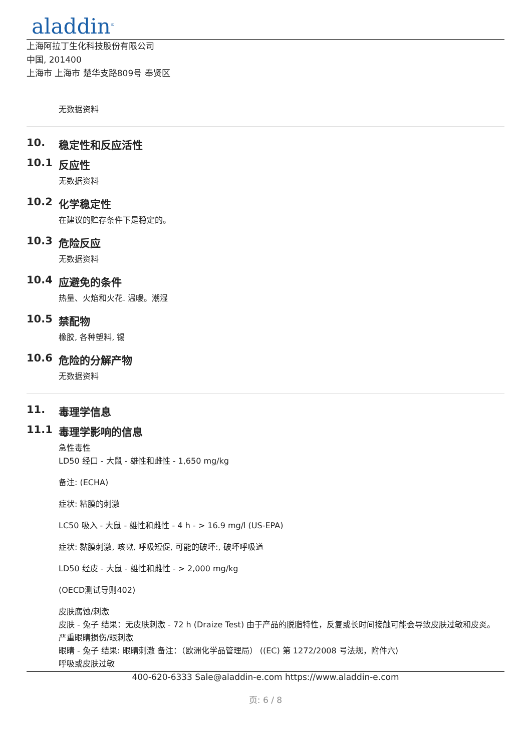aladdin<sup>®</sup>
上海阿拉丁生化科技股份有限公司
中国, 201400
上海市 上海市 楚华支路809号 奉贤区
无数据资料
10. 稳定性和反应活性
10.1 反应性
无数据资料
10.2 化学稳定性
在建议的贮存条件下是稳定的。
10.3 危险反应
无数据资料
10.4 应避免的条件
热量、火焰和火花. 温暖。潮湿
10.5 禁配物
橡胶, 各种塑料, 锡
10.6 危险的分解产物
无数据资料
11. 毒理学信息
11.1 毒理学影响的信息
急性毒性
LD50 经口 - 大鼠 - 雄性和雌性 - 1,650 mg/kg
备注: (ECHA)
症状: 粘膜的刺激
LC50 吸入 - 大鼠 - 雄性和雌性 - 4 h - > 16.9 mg/l (US-EPA)
症状: 黏膜刺激, 咳嗽, 呼吸短促, 可能的破坏:, 破坏呼吸道
LD50 经皮 - 大鼠 - 雄性和雌性 - > 2,000 mg/kg
(OECD测试导则402)
皮肤腐蚀/刺激
皮肤 - 兔子 结果：无皮肤刺激 - 72 h (Draize Test) 由于产品的脱脂特性，反复或长时间接触可能会导致皮肤过敏和皮炎。
严重眼睛损伤/眼刺激
眼睛 - 兔子 结果: 眼睛刺激 备注：（欧洲化学品管理局） ((EC) 第 1272/2008 号法规，附件六)
呼吸或皮肤过敏
400-620-6333 Sale@aladdin-e.com https://www.aladdin-e.com
页: 6 / 8